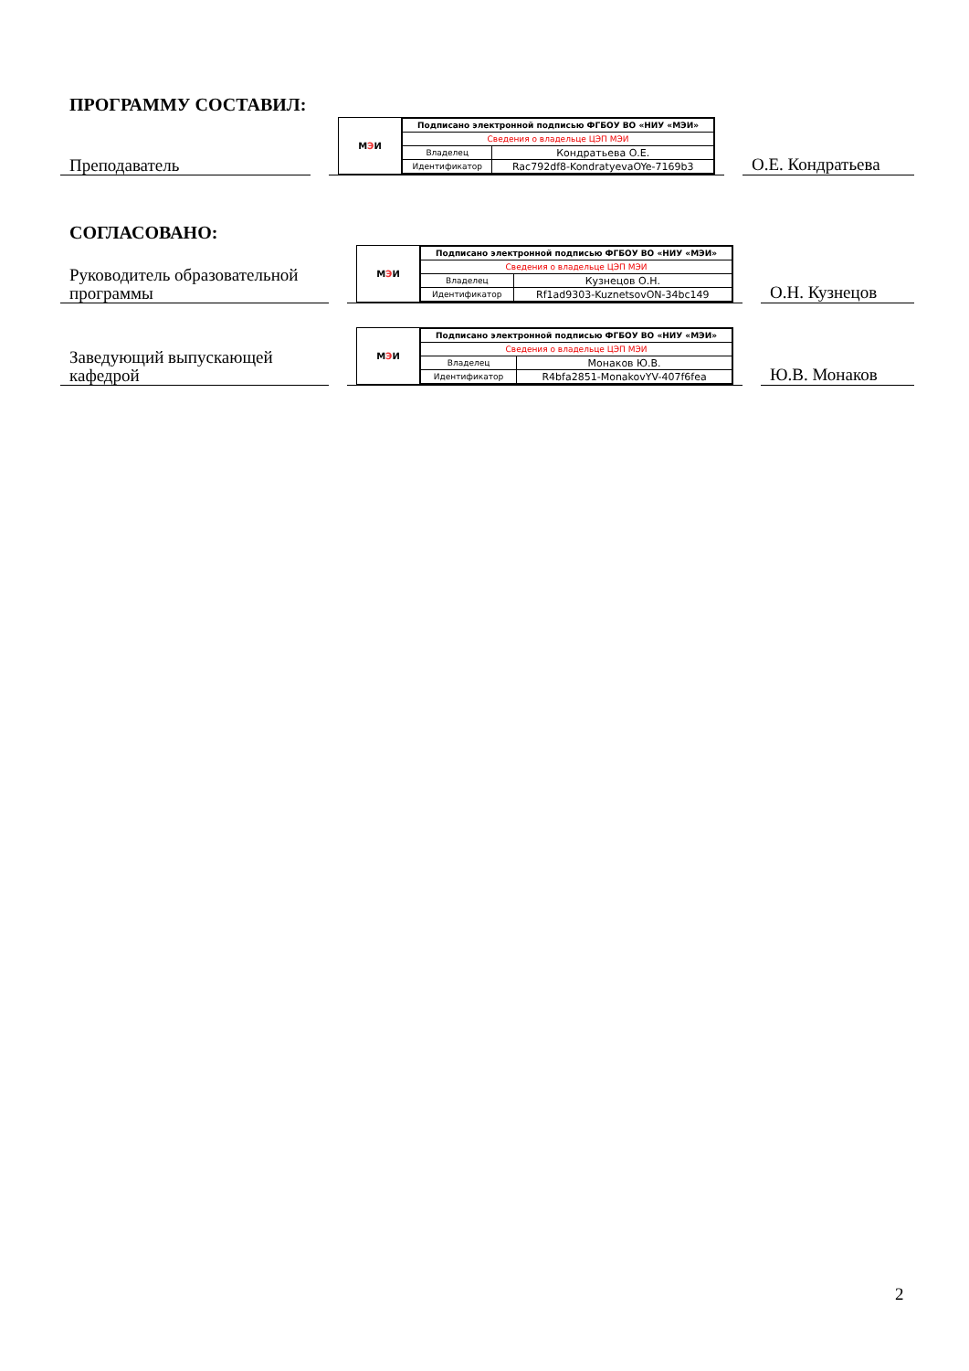ПРОГРАММУ СОСТАВИЛ:
Преподаватель
М Э И
| Подписано электронной подписью ФГБОУ ВО «НИУ «МЭИ» | |
| Сведения о владельце ЦЭП МЭИ | |
| Владелец | Кондратьева О.Е. |
| Идентификатор | Rac792df8-KondratyevaOYe-7169b3 |
О.Е. Кондратьева
СОГЛАСОВАНО:
Руководитель образовательной программы
М Э И
| Подписано электронной подписью ФГБОУ ВО «НИУ «МЭИ» | |
| Сведения о владельце ЦЭП МЭИ | |
| Владелец | Кузнецов О.Н. |
| Идентификатор | Rf1ad9303-KuznetsovON-34bc149 |
О.Н. Кузнецов
Заведующий выпускающей кафедрой
М Э И
| Подписано электронной подписью ФГБОУ ВО «НИУ «МЭИ» | |
| Сведения о владельце ЦЭП МЭИ | |
| Владелец | Монаков Ю.В. |
| Идентификатор | R4bfa2851-MonakovYV-407f6fea |
Ю.В. Монаков
2